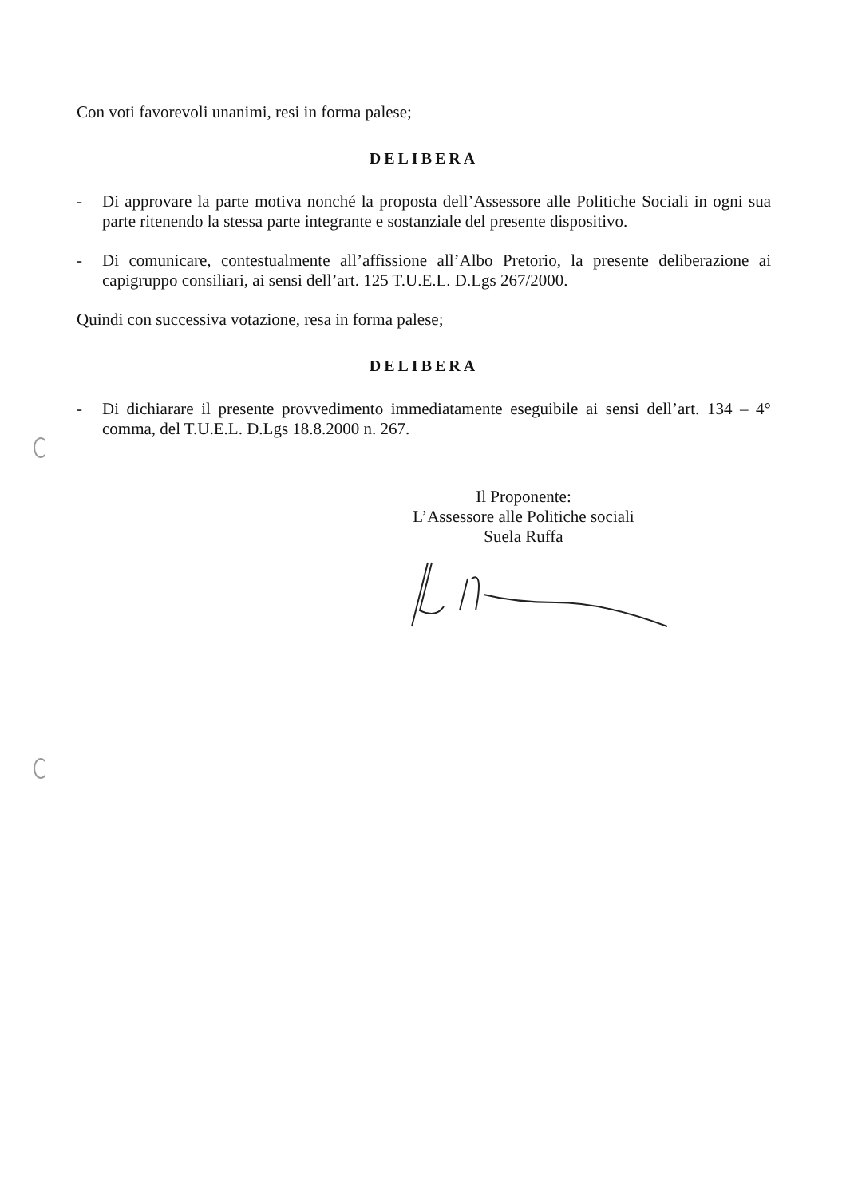Con voti favorevoli unanimi, resi in forma palese;
DELIBERA
-
Di approvare la parte motiva nonché la proposta dell’Assessore alle Politiche Sociali in ogni sua parte ritenendo la stessa parte integrante e sostanziale del presente dispositivo.
-
Di comunicare, contestualmente all’affissione all’Albo Pretorio, la presente deliberazione ai capigruppo consiliari, ai sensi dell’art. 125 T.U.E.L. D.Lgs 267/2000.
Quindi con successiva votazione, resa in forma palese;
DELIBERA
-
Di dichiarare il presente provvedimento immediatamente eseguibile ai sensi dell’art. 134 – 4° comma, del T.U.E.L. D.Lgs 18.8.2000 n. 267.
Il Proponente:
L’Assessore alle Politiche sociali
Suela Ruffa